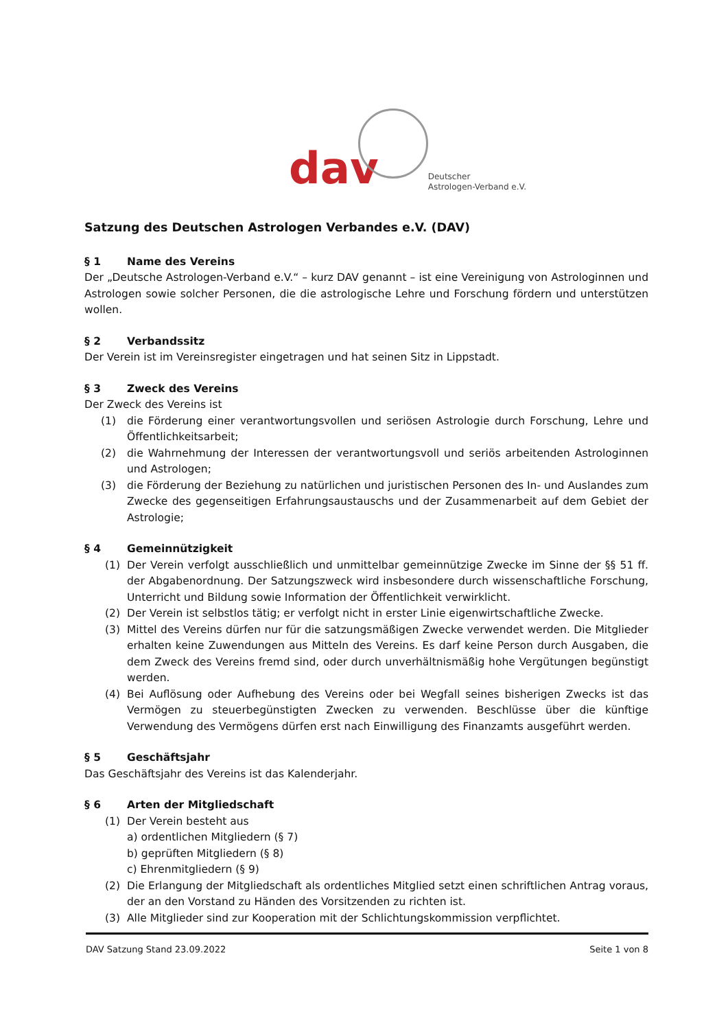dav
Deutscher
Astrologen-Verband e.V.
Satzung des Deutschen Astrologen Verbandes e.V. (DAV)
§ 1 Name des Vereins
Der „Deutsche Astrologen-Verband e.V.“ – kurz DAV genannt – ist eine Vereinigung von Astrologinnen und Astrologen sowie solcher Personen, die die astrologische Lehre und Forschung fördern und unterstützen wollen.
§ 2 Verbandssitz
Der Verein ist im Vereinsregister eingetragen und hat seinen Sitz in Lippstadt.
§ 3 Zweck des Vereins
Der Zweck des Vereins ist
(1) die Förderung einer verantwortungsvollen und seriösen Astrologie durch Forschung, Lehre und Öffentlichkeitsarbeit;
(2) die Wahrnehmung der Interessen der verantwortungsvoll und seriös arbeitenden Astrologinnen und Astrologen;
(3) die Förderung der Beziehung zu natürlichen und juristischen Personen des In- und Auslandes zum Zwecke des gegenseitigen Erfahrungsaustauschs und der Zusammenarbeit auf dem Gebiet der Astrologie;
§ 4 Gemeinnützigkeit
(1) Der Verein verfolgt ausschließlich und unmittelbar gemeinnützige Zwecke im Sinne der §§ 51 ff. der Abgabenordnung. Der Satzungszweck wird insbesondere durch wissenschaftliche Forschung, Unterricht und Bildung sowie Information der Öffentlichkeit verwirklicht.
(2) Der Verein ist selbstlos tätig; er verfolgt nicht in erster Linie eigenwirtschaftliche Zwecke.
(3) Mittel des Vereins dürfen nur für die satzungsmäßigen Zwecke verwendet werden. Die Mitglieder erhalten keine Zuwendungen aus Mitteln des Vereins. Es darf keine Person durch Ausgaben, die dem Zweck des Vereins fremd sind, oder durch unverhältnismäßig hohe Vergütungen begünstigt werden.
(4) Bei Auflösung oder Aufhebung des Vereins oder bei Wegfall seines bisherigen Zwecks ist das Vermögen zu steuerbegünstigten Zwecken zu verwenden. Beschlüsse über die künftige Verwendung des Vermögens dürfen erst nach Einwilligung des Finanzamts ausgeführt werden.
§ 5 Geschäftsjahr
Das Geschäftsjahr des Vereins ist das Kalenderjahr.
§ 6 Arten der Mitgliedschaft
(1) Der Verein besteht aus
a) ordentlichen Mitgliedern (§ 7)
b) geprüften Mitgliedern (§ 8)
c) Ehrenmitgliedern (§ 9)
(2) Die Erlangung der Mitgliedschaft als ordentliches Mitglied setzt einen schriftlichen Antrag voraus, der an den Vorstand zu Händen des Vorsitzenden zu richten ist.
(3) Alle Mitglieder sind zur Kooperation mit der Schlichtungskommission verpflichtet.
DAV Satzung Stand 23.09.2022 Seite 1 von 8